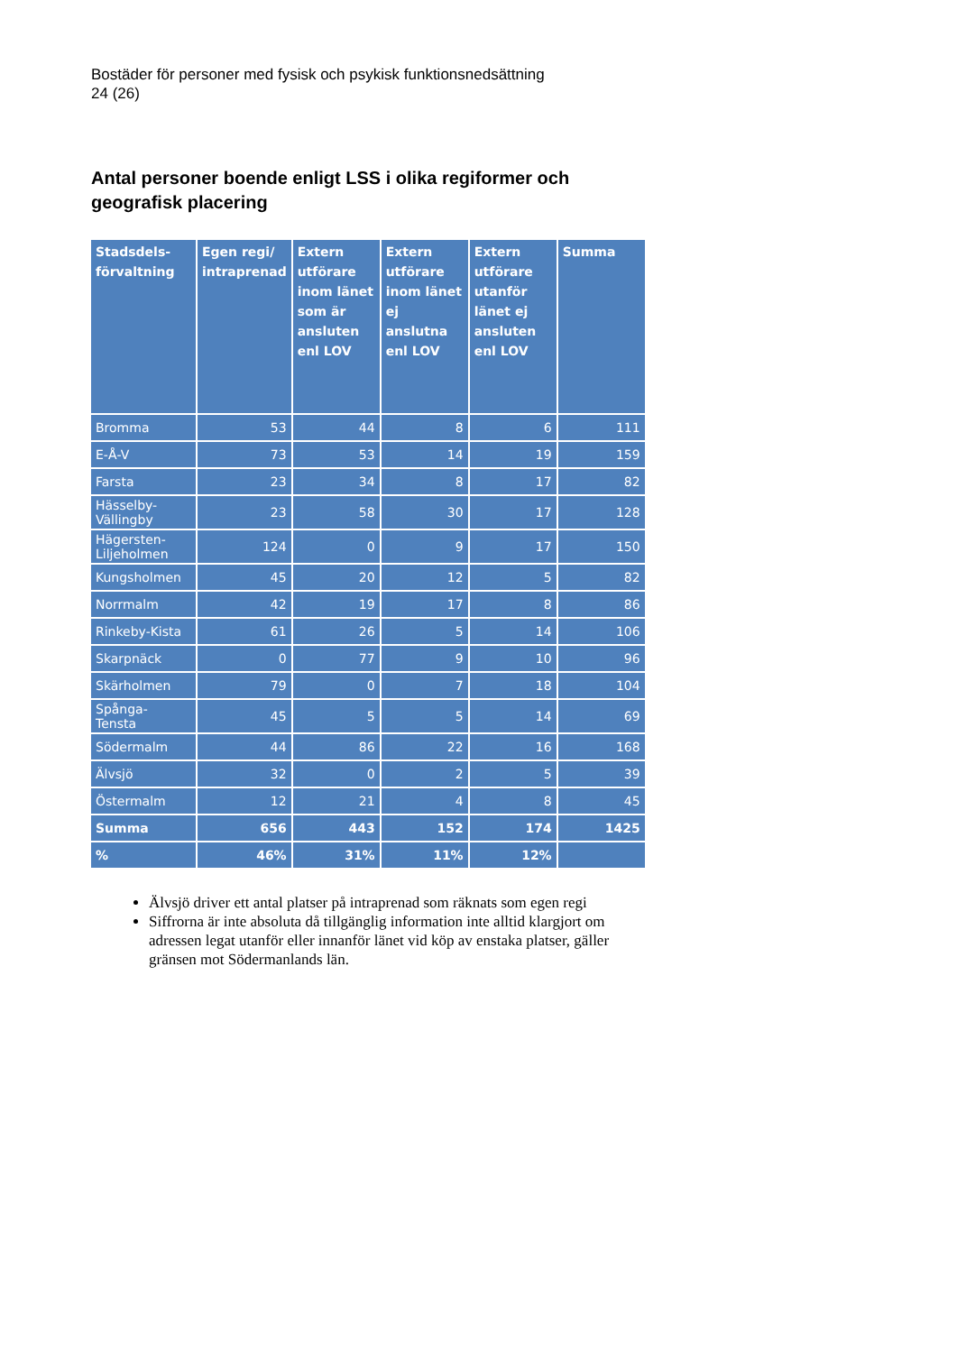Bostäder för personer med fysisk och psykisk funktionsnedsättning
24 (26)
Antal personer boende enligt LSS i olika regiformer och geografisk placering
| Stadsdels- förvaltning | Egen regi/ intraprenad | Extern utförare inom länet som är ansluten enl LOV | Extern utförare inom länet ej anslutna enl LOV | Extern utförare utanför länet ej ansluten enl LOV | Summa |
| --- | --- | --- | --- | --- | --- |
| Bromma | 53 | 44 | 8 | 6 | 111 |
| E-Å-V | 73 | 53 | 14 | 19 | 159 |
| Farsta | 23 | 34 | 8 | 17 | 82 |
| Hässelby- Vällingby | 23 | 58 | 30 | 17 | 128 |
| Hägersten- Liljeholmen | 124 | 0 | 9 | 17 | 150 |
| Kungsholmen | 45 | 20 | 12 | 5 | 82 |
| Norrmalm | 42 | 19 | 17 | 8 | 86 |
| Rinkeby-Kista | 61 | 26 | 5 | 14 | 106 |
| Skarpnäck | 0 | 77 | 9 | 10 | 96 |
| Skärholmen | 79 | 0 | 7 | 18 | 104 |
| Spånga- Tensta | 45 | 5 | 5 | 14 | 69 |
| Södermalm | 44 | 86 | 22 | 16 | 168 |
| Älvsjö | 32 | 0 | 2 | 5 | 39 |
| Östermalm | 12 | 21 | 4 | 8 | 45 |
| Summa | 656 | 443 | 152 | 174 | 1425 |
| % | 46% | 31% | 11% | 12% | |
Älvsjö driver ett antal platser på intraprenad som räknats som egen regi
Siffrorna är inte absoluta då tillgänglig information inte alltid klargjort om adressen legat utanför eller innanför länet vid köp av enstaka platser, gäller gränsen mot Södermanlands län.